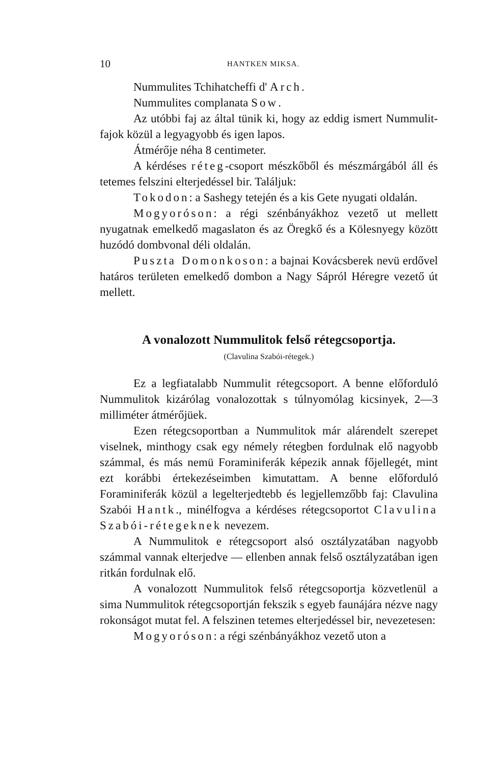10 HANTKEN MIKSA.
Nummulites Tchihatcheffi d' Arch.
Nummulites complanata Sow.
Az utóbbi faj az által tünik ki, hogy az eddig ismert Nummulit-fajok közül a legyagyobb és igen lapos.
Átmérője néha 8 centimeter.
A kérdéses réteg-csoport mészkőből és mészmárgából áll és tetemes felszini elterjedéssel bir. Találjuk:
Tokodon: a Sashegy tetején és a kis Gete nyugati oldalán.
Mogyoróson: a régi szénbányákhoz vezető ut mellett nyugatnak emelkedő magaslaton és az Öregkő és a Kölesnyegy között huzódó dombvonal déli oldalán.
Puszta Domonkoson: a bajnai Kovácsberek nevü erdővel határos területen emelkedő dombon a Nagy Sápról Héregre vezető út mellett.
A vonalozott Nummulitok felső rétegcsoportja.
(Clavulina Szabói-rétegek.)
Ez a legfiatalabb Nummulit rétegcsoport. A benne előforduló Nummulitok kizárólag vonalozottak s túlnyomólag kicsinyek, 2—3 milliméter átmérőjüek.
Ezen rétegcsoportban a Nummulitok már alárendelt szerepet viselnek, minthogy csak egy némely rétegben fordulnak elő nagyobb számmal, és más nemü Foraminiferák képezik annak főjellegét, mint ezt korábbi értekezéseimben kimutattam. A benne előforduló Foraminiferák közül a legelterjedtebb és legjellemzőbb faj: Clavulina Szabói Hantk., minélfogva a kérdéses rétegcsoportot Clavulina Szabói-rétegeknek nevezem.
A Nummulitok e rétegcsoport alsó osztályzatában nagyobb számmal vannak elterjedve — ellenben annak felső osztályzatában igen ritkán fordulnak elő.
A vonalozott Nummulitok felső rétegcsoportja közvetlenül a sima Nummulitok rétegcsoportján fekszik s egyeb faunájára nézve nagy rokonságot mutat fel. A felszinen tetemes elterjedéssel bir, nevezetesen:
Mogyoróson: a régi szénbányákhoz vezető uton a